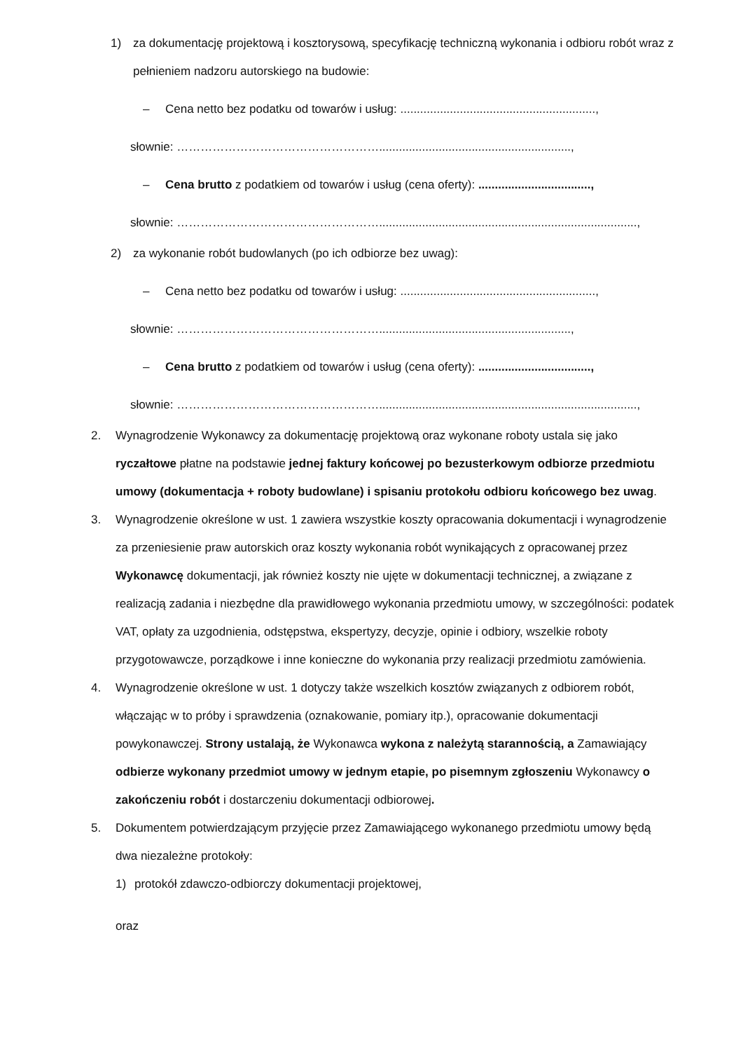1) za dokumentację projektową i kosztorysową, specyfikację techniczną wykonania i odbioru robót wraz z pełnieniem nadzoru autorskiego na budowie:
– Cena netto bez podatku od towarów i usług: ...........................................................,
słownie: ……………………………………………..........................................................,
– Cena brutto z podatkiem od towarów i usług (cena oferty): ..................................,
słownie: ……………………………………………..............................................................................,
2) za wykonanie robót budowlanych (po ich odbiorze bez uwag):
– Cena netto bez podatku od towarów i usług: ...........................................................,
słownie: ……………………………………………..........................................................,
– Cena brutto z podatkiem od towarów i usług (cena oferty): ..................................,
słownie: ……………………………………………..............................................................................,
2. Wynagrodzenie Wykonawcy za dokumentację projektową oraz wykonane roboty ustala się jako ryczałtowe płatne na podstawie jednej faktury końcowej po bezusterkowym odbiorze przedmiotu umowy (dokumentacja + roboty budowlane) i spisaniu protokołu odbioru końcowego bez uwag.
3. Wynagrodzenie określone w ust. 1 zawiera wszystkie koszty opracowania dokumentacji i wynagrodzenie za przeniesienie praw autorskich oraz koszty wykonania robót wynikających z opracowanej przez Wykonawcę dokumentacji, jak również koszty nie ujęte w dokumentacji technicznej, a związane z realizacją zadania i niezbędne dla prawidłowego wykonania przedmiotu umowy, w szczególności: podatek VAT, opłaty za uzgodnienia, odstępstwa, ekspertyzy, decyzje, opinie i odbiory, wszelkie roboty przygotowawcze, porządkowe i inne konieczne do wykonania przy realizacji przedmiotu zamówienia.
4. Wynagrodzenie określone w ust. 1 dotyczy także wszelkich kosztów związanych z odbiorem robót, włączając w to próby i sprawdzenia (oznakowanie, pomiary itp.), opracowanie dokumentacji powykonawczej. Strony ustalają, że Wykonawca wykona z należytą starannością, a Zamawiający odbierze wykonany przedmiot umowy w jednym etapie, po pisemnym zgłoszeniu Wykonawcy o zakończeniu robót i dostarczeniu dokumentacji odbiorowej.
5. Dokumentem potwierdzającym przyjęcie przez Zamawiającego wykonanego przedmiotu umowy będą dwa niezależne protokoły:
1) protokół zdawczo-odbiorczy dokumentacji projektowej,
oraz